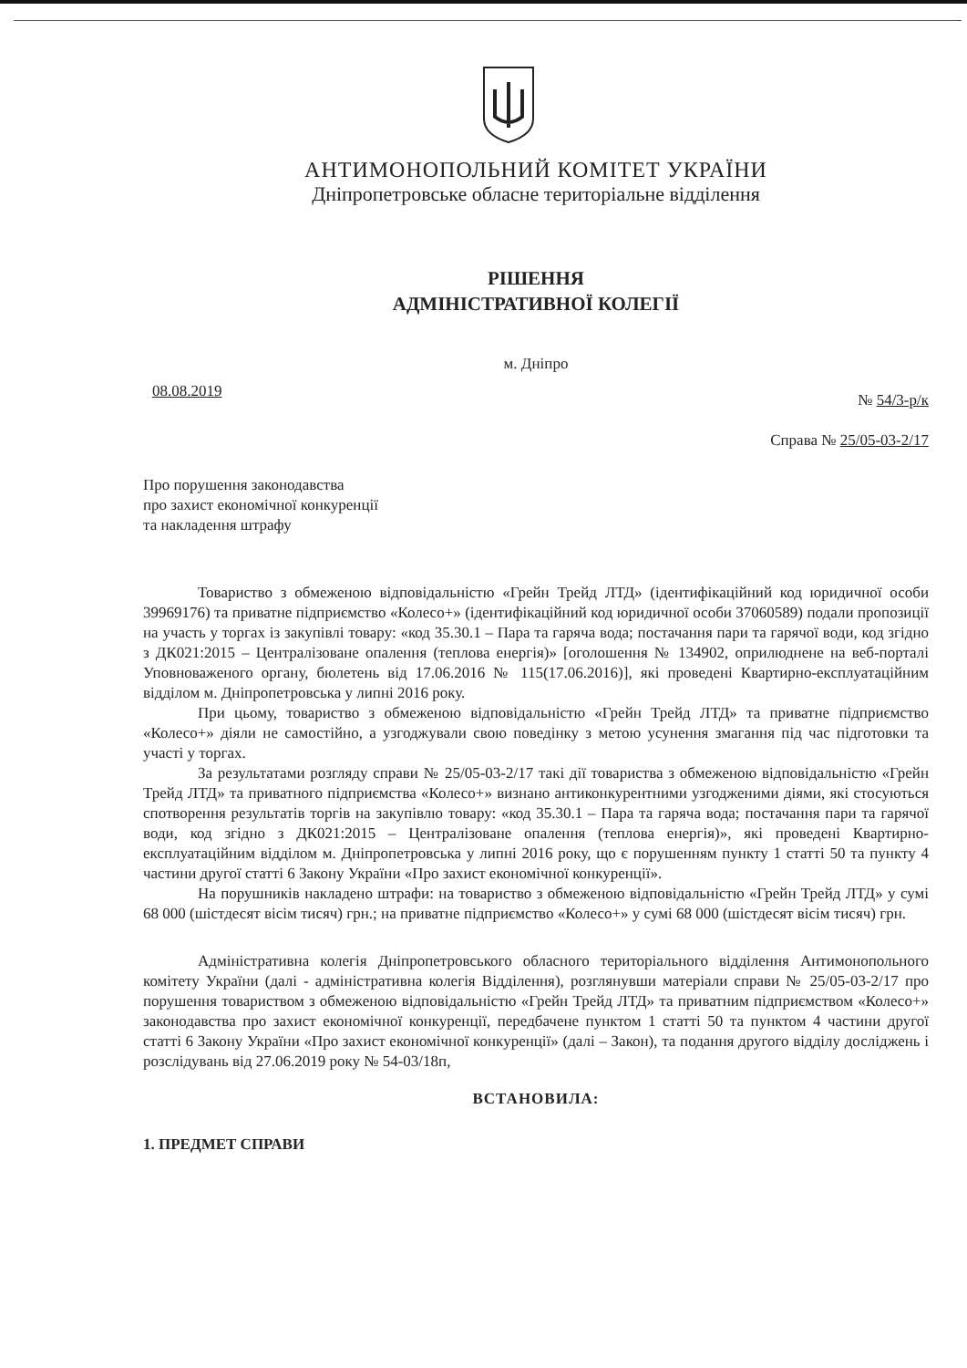АНТИМОНОПОЛЬНИЙ КОМІТЕТ УКРАЇНИ
Дніпропетровське обласне територіальне відділення
РІШЕННЯ
АДМІНІСТРАТИВНОЇ КОЛЕГІЇ
м. Дніпро
08.08.2019 № 54/3-р/к
Справа № 25/05-03-2/17
Про порушення законодавства
про захист економічної конкуренції
та накладення штрафу
Товариство з обмеженою відповідальністю «Грейн Трейд ЛТД» (ідентифікаційний код юридичної особи 39969176) та приватне підприємство «Колесо+» (ідентифікаційний код юридичної особи 37060589) подали пропозиції на участь у торгах із закупівлі товару: «код 35.30.1 – Пара та гаряча вода; постачання пари та гарячої води, код згідно з ДК021:2015 – Централізоване опалення (теплова енергія)» [оголошення № 134902, оприлюднене на веб-порталі Уповноваженого органу, бюлетень від 17.06.2016 № 115(17.06.2016)], які проведені Квартирно-експлуатаційним відділом м. Дніпропетровська у липні 2016 року.
При цьому, товариство з обмеженою відповідальністю «Грейн Трейд ЛТД» та приватне підприємство «Колесо+» діяли не самостійно, а узгоджували свою поведінку з метою усунення змагання під час підготовки та участі у торгах.
За результатами розгляду справи № 25/05-03-2/17 такі дії товариства з обмеженою відповідальністю «Грейн Трейд ЛТД» та приватного підприємства «Колесо+» визнано антиконкурентними узгодженими діями, які стосуються спотворення результатів торгів на закупівлю товару: «код 35.30.1 – Пара та гаряча вода; постачання пари та гарячої води, код згідно з ДК021:2015 – Централізоване опалення (теплова енергія)», які проведені Квартирно-експлуатаційним відділом м. Дніпропетровська у липні 2016 року, що є порушенням пункту 1 статті 50 та пункту 4 частини другої статті 6 Закону України «Про захист економічної конкуренції».
На порушників накладено штрафи: на товариство з обмеженою відповідальністю «Грейн Трейд ЛТД» у сумі 68 000 (шістдесят вісім тисяч) грн.; на приватне підприємство «Колесо+» у сумі 68 000 (шістдесят вісім тисяч) грн.
Адміністративна колегія Дніпропетровського обласного територіального відділення Антимонопольного комітету України (далі - адміністративна колегія Відділення), розглянувши матеріали справи № 25/05-03-2/17 про порушення товариством з обмеженою відповідальністю «Грейн Трейд ЛТД» та приватним підприємством «Колесо+» законодавства про захист економічної конкуренції, передбачене пунктом 1 статті 50 та пунктом 4 частини другої статті 6 Закону України «Про захист економічної конкуренції» (далі – Закон), та подання другого відділу досліджень і розслідувань від 27.06.2019 року № 54-03/18п,
ВСТАНОВИЛА:
1. ПРЕДМЕТ СПРАВИ